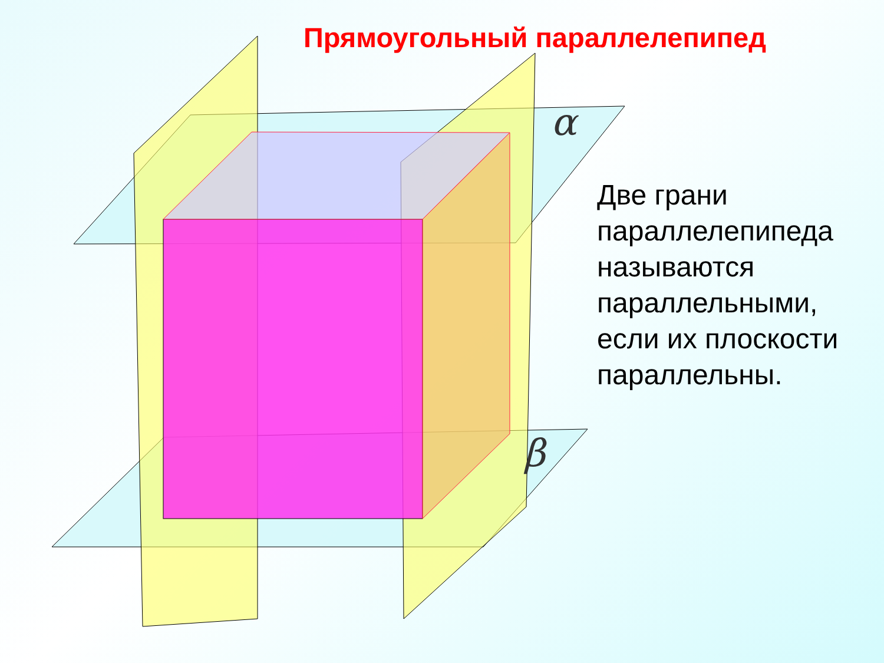Прямоугольный параллелепипед
α
β
Две грани
параллелепипеда
называются
параллельными,
если их плоскости
параллельны.